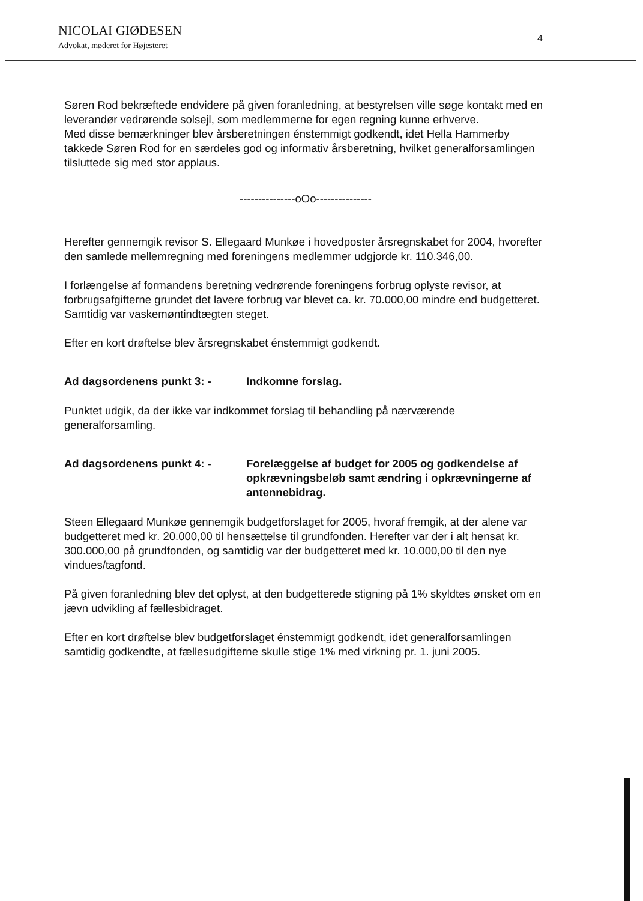NICOLAI GIØDESEN
Advokat, møderet for Højesteret
4
Søren Rod bekræftede endvidere på given foranledning, at bestyrelsen ville søge kontakt med en leverandør vedrørende solsejl, som medlemmerne for egen regning kunne erhverve.
Med disse bemærkninger blev årsberetningen énstemmigt godkendt, idet Hella Hammerby takkede Søren Rod for en særdeles god og informativ årsberetning, hvilket generalforsamlingen tilsluttede sig med stor applaus.
---------------oOo---------------
Herefter gennemgik revisor S. Ellegaard Munkøe i hovedposter årsregnskabet for 2004, hvorefter den samlede mellemregning med foreningens medlemmer udgjorde kr. 110.346,00.
I forlængelse af formandens beretning vedrørende foreningens forbrug oplyste revisor, at forbrugsafgifterne grundet det lavere forbrug var blevet ca. kr. 70.000,00 mindre end budgetteret. Samtidig var vaskemøntindtægten steget.
Efter en kort drøftelse blev årsregnskabet énstemmigt godkendt.
Ad dagsordenens punkt 3: - Indkomne forslag.
Punktet udgik, da der ikke var indkommet forslag til behandling på nærværende generalforsamling.
Ad dagsordenens punkt 4: - Forelæggelse af budget for 2005 og godkendelse af opkrævningsbeløb samt ændring i opkrævningerne af antennebidrag.
Steen Ellegaard Munkøe gennemgik budgetforslaget for 2005, hvoraf fremgik, at der alene var budgetteret med kr. 20.000,00 til hensættelse til grundfonden. Herefter var der i alt hensat kr. 300.000,00 på grundfonden, og samtidig var der budgetteret med kr. 10.000,00 til den nye vindues/tagfond.
På given foranledning blev det oplyst, at den budgetterede stigning på 1% skyldtes ønsket om en jævn udvikling af fællesbidraget.
Efter en kort drøftelse blev budgetforslaget énstemmigt godkendt, idet generalforsamlingen samtidig godkendte, at fællesudgifterne skulle stige 1% med virkning pr. 1. juni 2005.